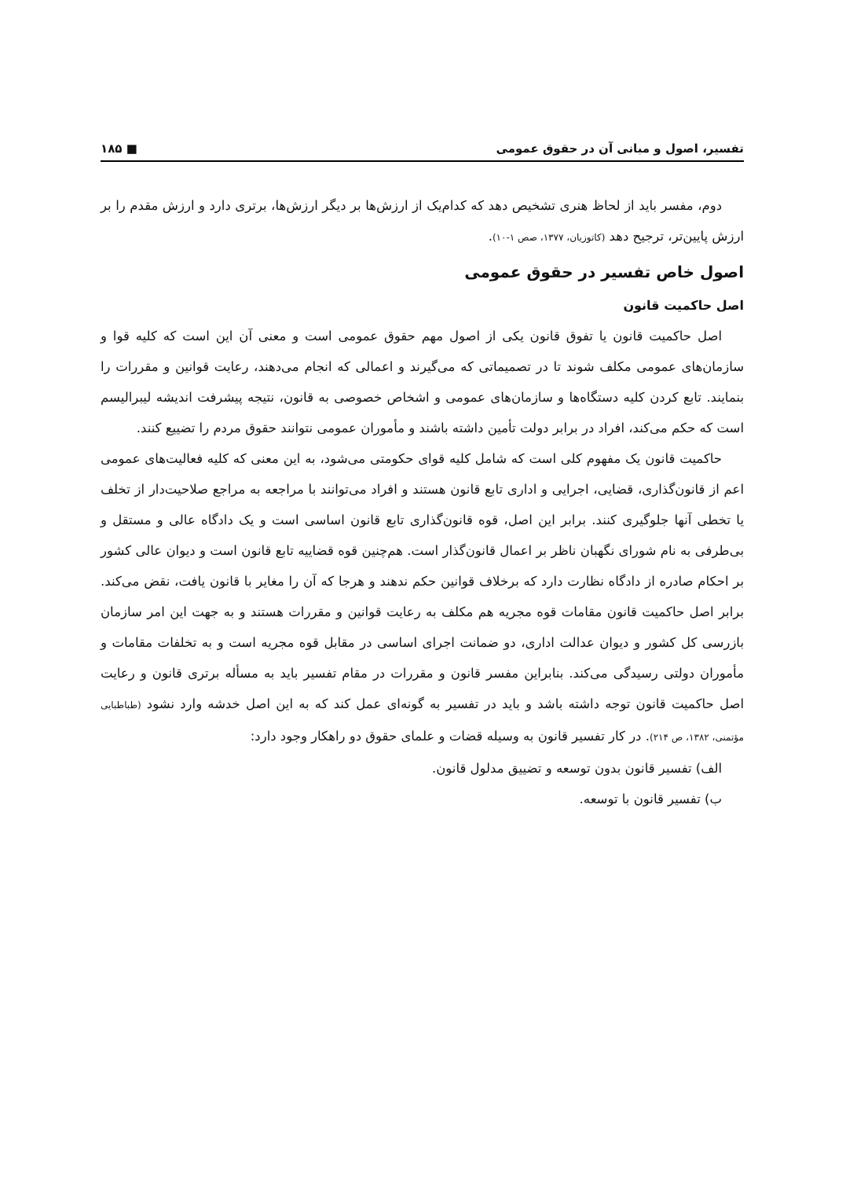تفسیر، اصول و مبانی آن در حقوق عمومی ■ ۱۸۵
دوم، مفسر باید از لحاظ هنری تشخیص دهد که کدام‌یک از ارزش‌ها بر دیگر ارزش‌ها، برتری دارد و ارزش مقدم را بر ارزش پایین‌تر، ترجیح دهد (کاتوزیان، ۱۳۷۷، صص ۱-۱۰).
اصول خاص تفسیر در حقوق عمومی
اصل حاکمیت قانون
اصل حاکمیت قانون یا تفوق قانون یکی از اصول مهم حقوق عمومی است و معنی آن این است که کلیه قوا و سازمان‌های عمومی مکلف شوند تا در تصمیماتی که می‌گیرند و اعمالی که انجام می‌دهند، رعایت قوانین و مقررات را بنمایند. تابع کردن کلیه دستگاه‌ها و سازمان‌های عمومی و اشخاص خصوصی به قانون، نتیجه پیشرفت اندیشه لیبرالیسم است که حکم می‌کند، افراد در برابر دولت تأمین داشته باشند و مأموران عمومی نتوانند حقوق مردم را تضییع کنند.
حاکمیت قانون یک مفهوم کلی است که شامل کلیه قوای حکومتی می‌شود، به این معنی که کلیه فعالیت‌های عمومی اعم از قانون‌گذاری، قضایی، اجرایی و اداری تابع قانون هستند و افراد می‌توانند با مراجعه به مراجع صلاحیت‌دار از تخلف یا تخطی آنها جلوگیری کنند. برابر این اصل، قوه قانون‌گذاری تابع قانون اساسی است و یک دادگاه عالی و مستقل و بی‌طرفی به نام شورای نگهبان ناظر بر اعمال قانون‌گذار است. هم‌چنین قوه قضاییه تابع قانون است و دیوان عالی کشور بر احکام صادره از دادگاه نظارت دارد که برخلاف قوانین حکم ندهند و هرجا که آن را مغایر با قانون یافت، نقض می‌کند. برابر اصل حاکمیت قانون مقامات قوه مجریه هم مکلف به رعایت قوانین و مقررات هستند و به جهت این امر سازمان بازرسی کل کشور و دیوان عدالت اداری، دو ضمانت اجرای اساسی در مقابل قوه مجریه است و به تخلفات مقامات و مأموران دولتی رسیدگی می‌کند. بنابراین مفسر قانون و مقررات در مقام تفسیر باید به مسأله برتری قانون و رعایت اصل حاکمیت قانون توجه داشته باشد و باید در تفسیر به گونه‌ای عمل کند که به این اصل خدشه وارد نشود (طباطبایی مؤتمنی، ۱۳۸۲، ص ۲۱۴). در کار تفسیر قانون به وسیله قضات و علمای حقوق دو راهکار وجود دارد:
الف) تفسیر قانون بدون توسعه و تضییق مدلول قانون.
ب) تفسیر قانون با توسعه.